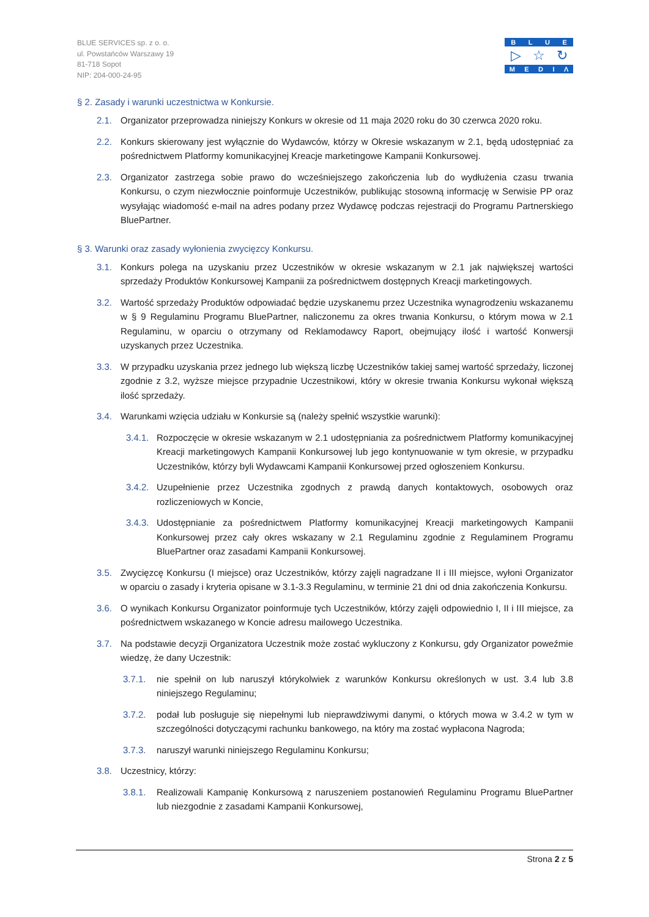BLUE SERVICES sp. z o. o.
ul. Powstańców Warszawy 19
81-718 Sopot
NIP: 204-000-24-95
BLUE
▷ ☆ ↻
MEDIΛ
§ 2. Zasady i warunki uczestnictwa w Konkursie.
2.1. Organizator przeprowadza niniejszy Konkurs w okresie od 11 maja 2020 roku do 30 czerwca 2020 roku.
2.2. Konkurs skierowany jest wyłącznie do Wydawców, którzy w Okresie wskazanym w 2.1, będą udostępniać za pośrednictwem Platformy komunikacyjnej Kreacje marketingowe Kampanii Konkursowej.
2.3. Organizator zastrzega sobie prawo do wcześniejszego zakończenia lub do wydłużenia czasu trwania Konkursu, o czym niezwłocznie poinformuje Uczestników, publikując stosowną informację w Serwisie PP oraz wysyłając wiadomość e-mail na adres podany przez Wydawcę podczas rejestracji do Programu Partnerskiego BluePartner.
§ 3. Warunki oraz zasady wyłonienia zwycięzcy Konkursu.
3.1. Konkurs polega na uzyskaniu przez Uczestników w okresie wskazanym w 2.1 jak największej wartości sprzedaży Produktów Konkursowej Kampanii za pośrednictwem dostępnych Kreacji marketingowych.
3.2. Wartość sprzedaży Produktów odpowiadać będzie uzyskanemu przez Uczestnika wynagrodzeniu wskazanemu w § 9 Regulaminu Programu BluePartner, naliczonemu za okres trwania Konkursu, o którym mowa w 2.1 Regulaminu, w oparciu o otrzymany od Reklamodawcy Raport, obejmujący ilość i wartość Konwersji uzyskanych przez Uczestnika.
3.3. W przypadku uzyskania przez jednego lub większą liczbę Uczestników takiej samej wartość sprzedaży, liczonej zgodnie z 3.2, wyższe miejsce przypadnie Uczestnikowi, który w okresie trwania Konkursu wykonał większą ilość sprzedaży.
3.4. Warunkami wzięcia udziału w Konkursie są (należy spełnić wszystkie warunki):
3.4.1. Rozpoczęcie w okresie wskazanym w 2.1 udostępniania za pośrednictwem Platformy komunikacyjnej Kreacji marketingowych Kampanii Konkursowej lub jego kontynuowanie w tym okresie, w przypadku Uczestników, którzy byli Wydawcami Kampanii Konkursowej przed ogłoszeniem Konkursu.
3.4.2. Uzupełnienie przez Uczestnika zgodnych z prawdą danych kontaktowych, osobowych oraz rozliczeniowych w Koncie,
3.4.3. Udostępnianie za pośrednictwem Platformy komunikacyjnej Kreacji marketingowych Kampanii Konkursowej przez cały okres wskazany w 2.1 Regulaminu zgodnie z Regulaminem Programu BluePartner oraz zasadami Kampanii Konkursowej.
3.5. Zwycięzcę Konkursu (I miejsce) oraz Uczestników, którzy zajęli nagradzane II i III miejsce, wyłoni Organizator w oparciu o zasady i kryteria opisane w 3.1-3.3 Regulaminu, w terminie 21 dni od dnia zakończenia Konkursu.
3.6. O wynikach Konkursu Organizator poinformuje tych Uczestników, którzy zajęli odpowiednio I, II i III miejsce, za pośrednictwem wskazanego w Koncie adresu mailowego Uczestnika.
3.7. Na podstawie decyzji Organizatora Uczestnik może zostać wykluczony z Konkursu, gdy Organizator poweźmie wiedzę, że dany Uczestnik:
3.7.1. nie spełnił on lub naruszył którykolwiek z warunków Konkursu określonych w ust. 3.4 lub 3.8 niniejszego Regulaminu;
3.7.2. podał lub posługuje się niepełnymi lub nieprawdziwymi danymi, o których mowa w 3.4.2 w tym w szczególności dotyczącymi rachunku bankowego, na który ma zostać wypłacona Nagroda;
3.7.3. naruszył warunki niniejszego Regulaminu Konkursu;
3.8. Uczestnicy, którzy:
3.8.1. Realizowali Kampanię Konkursową z naruszeniem postanowień Regulaminu Programu BluePartner lub niezgodnie z zasadami Kampanii Konkursowej,
Strona 2 z 5